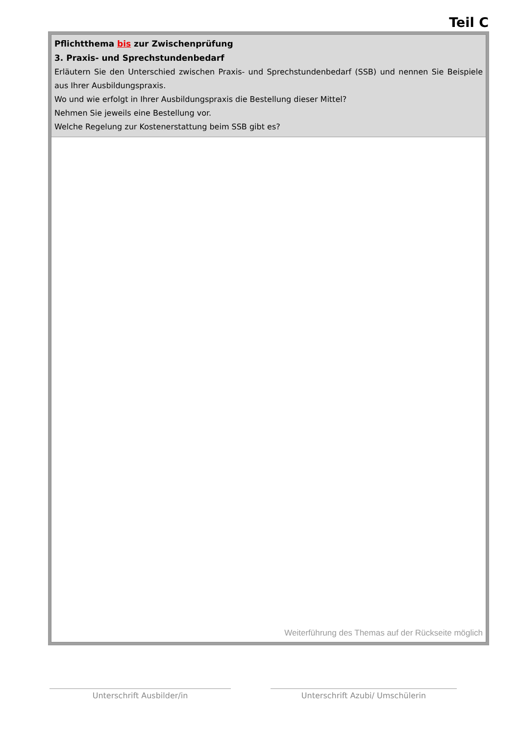Teil C
Pflichtthema bis zur Zwischenprüfung
3. Praxis- und Sprechstundenbedarf
Erläutern Sie den Unterschied zwischen Praxis- und Sprechstundenbedarf (SSB) und nennen Sie Beispiele aus Ihrer Ausbildungspraxis.
Wo und wie erfolgt in Ihrer Ausbildungspraxis die Bestellung dieser Mittel?
Nehmen Sie jeweils eine Bestellung vor.
Welche Regelung zur Kostenerstattung beim SSB gibt es?
Weiterführung des Themas auf der Rückseite möglich
Unterschrift Ausbilder/in Unterschrift Azubi/ Umschülerin